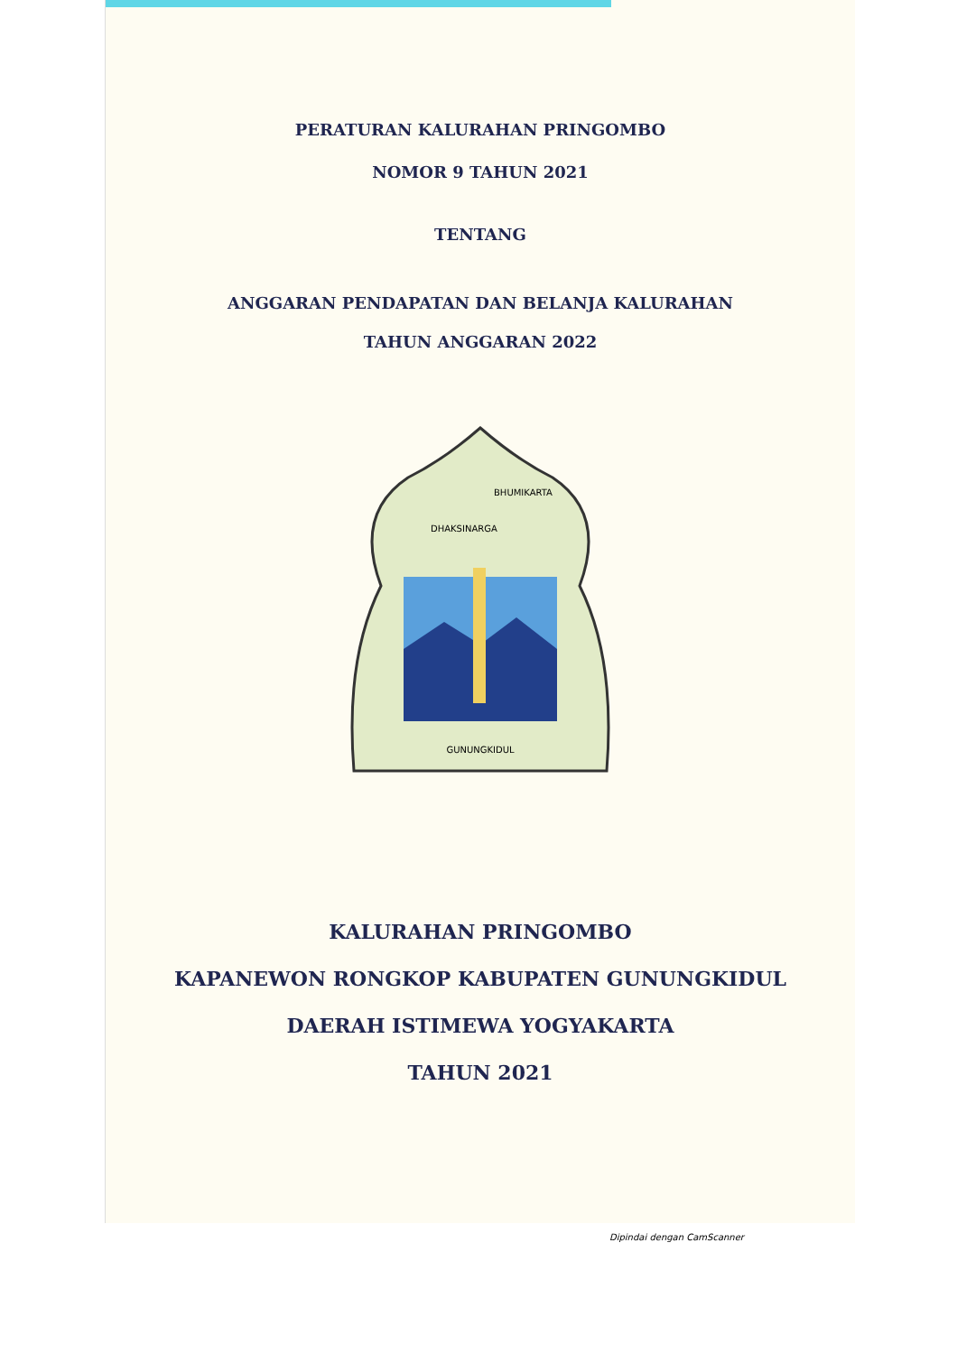PERATURAN KALURAHAN PRINGOMBO
NOMOR 9 TAHUN 2021
TENTANG
ANGGARAN PENDAPATAN DAN BELANJA KALURAHAN
TAHUN ANGGARAN 2022
GUNUNGKIDUL
DHAKSINARGA
BHUMIKARTA
KALURAHAN PRINGOMBO
KAPANEWON RONGKOP KABUPATEN GUNUNGKIDUL
DAERAH ISTIMEWA YOGYAKARTA
TAHUN 2021
Dipindai dengan CamScanner